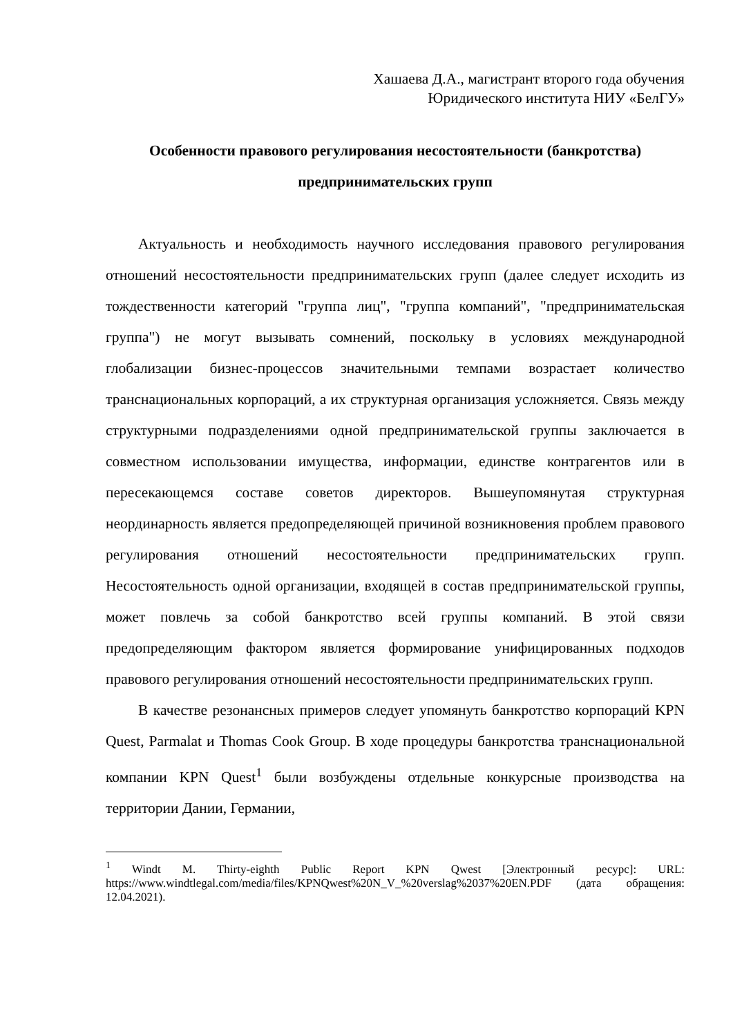Хашаева Д.А., магистрант второго года обучения
Юридического института НИУ «БелГУ»
Особенности правового регулирования несостоятельности (банкротства) предпринимательских групп
Актуальность и необходимость научного исследования правового регулирования отношений несостоятельности предпринимательских групп (далее следует исходить из тождественности категорий "группа лиц", "группа компаний", "предпринимательская группа") не могут вызывать сомнений, поскольку в условиях международной глобализации бизнес-процессов значительными темпами возрастает количество транснациональных корпораций, а их структурная организация усложняется. Связь между структурными подразделениями одной предпринимательской группы заключается в совместном использовании имущества, информации, единстве контрагентов или в пересекающемся составе советов директоров. Вышеупомянутая структурная неординарность является предопределяющей причиной возникновения проблем правового регулирования отношений несостоятельности предпринимательских групп. Несостоятельность одной организации, входящей в состав предпринимательской группы, может повлечь за собой банкротство всей группы компаний. В этой связи предопределяющим фактором является формирование унифицированных подходов правового регулирования отношений несостоятельности предпринимательских групп.
В качестве резонансных примеров следует упомянуть банкротство корпораций KPN Quest, Parmalat и Thomas Cook Group. В ходе процедуры банкротства транснациональной компании KPN Quest<sup>1</sup> были возбуждены отдельные конкурсные производства на территории Дании, Германии,
<sup>1</sup> Windt M. Thirty-eighth Public Report KPN Qwest [Электронный ресурс]: URL: https://www.windtlegal.com/media/files/KPNQwest%20N_V_%20verslag%2037%20EN.PDF (дата обращения: 12.04.2021).